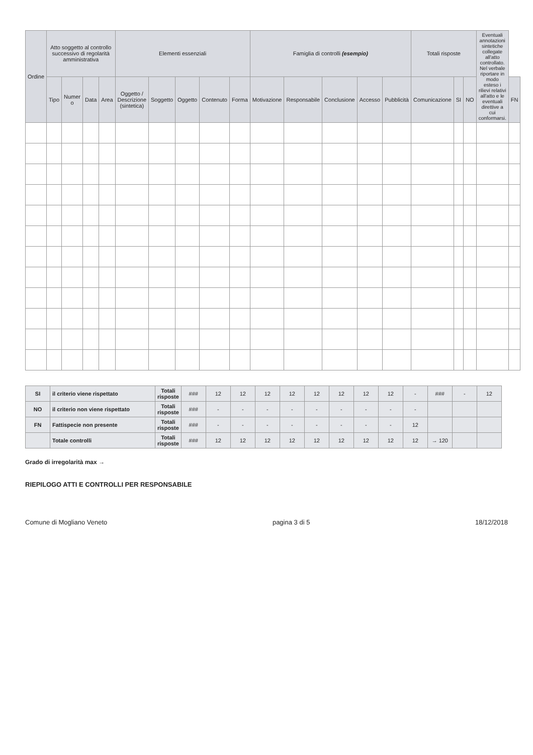| Ordine | Atto soggetto al controllo successivo di regolarità amministrativa | | | | Elementi essenziali | | | | | Famiglia di controlli (esempio) | | | | | Totali risposte | | | Eventuali annotazioni sintetiche collegate all'atto controllato. Nel verbale riportare in modo esteso i rilievi relativi all'atto e le eventuali direttive a cui conformarsi. | |
| --- | --- | --- | --- | --- | --- | --- | --- | --- | --- | --- | --- | --- | --- | --- | --- | --- | --- | --- | --- |
| | Tipo | Numer o | Data | Area | Oggetto / Descrizione (sintetica) | Soggetto | Oggetto | Contenuto | Forma | Motivazione | Responsabile | Conclusione | Accesso | Pubblicità | Comunicazione | SI | NO | | FN |
| SI | il criterio viene rispettato | Totali risposte | ### | 12 | 12 | 12 | 12 | 12 | 12 | 12 | 12 | - | ### | - | 12 |
| NO | il criterio non viene rispettato | Totali risposte | ### | - | - | - | - | - | - | - | - | - | | | |
| FN | Fattispecie non presente | Totali risposte | ### | - | - | - | - | - | - | - | - | 12 | | | |
| | Totale controlli | Totali risposte | ### | 12 | 12 | 12 | 12 | 12 | 12 | 12 | 12 | 12 | → 120 | | |
Grado di irregolarità max →
RIEPILOGO ATTI E CONTROLLI PER RESPONSABILE
Comune di Mogliano Veneto pagina 3 di 5 18/12/2018